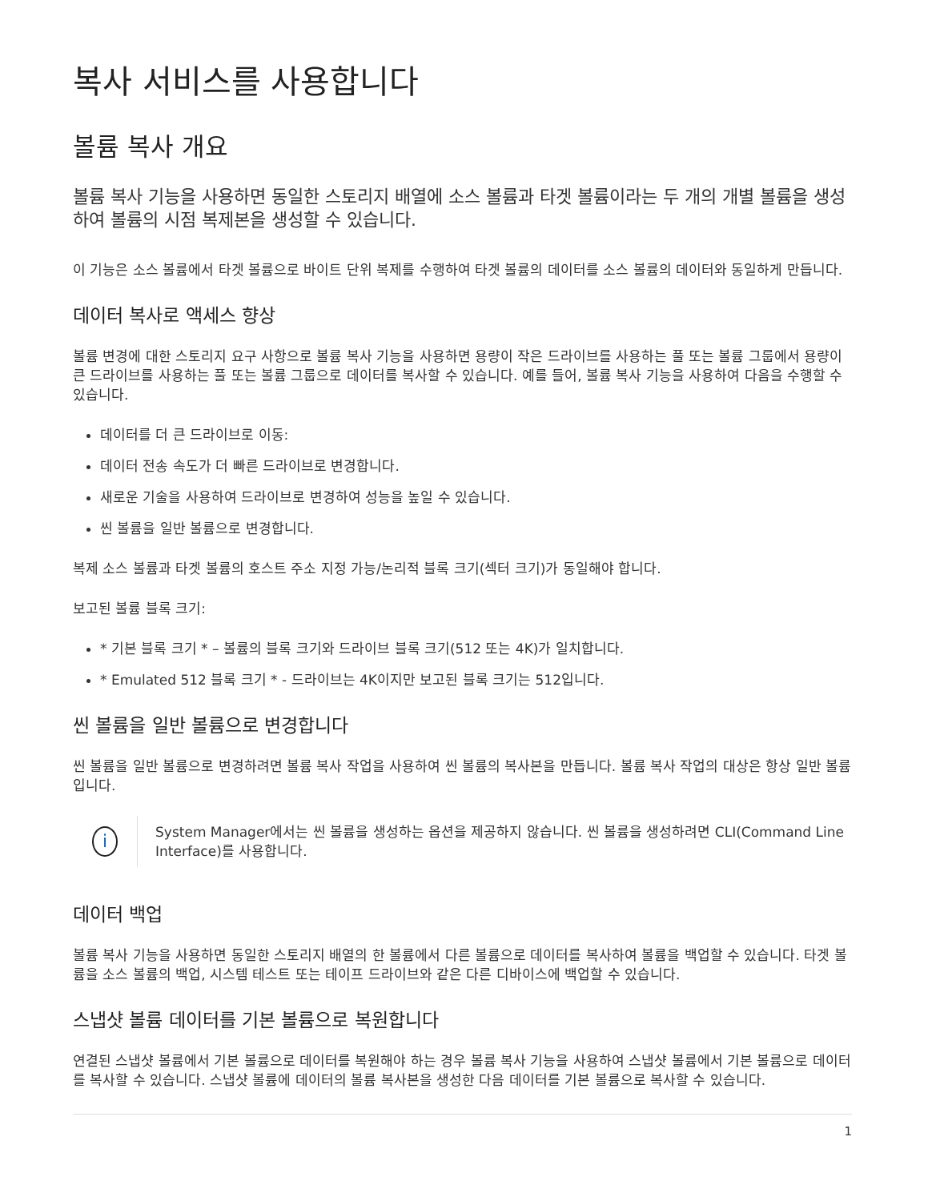복사 서비스를 사용합니다
볼륨 복사 개요
볼륨 복사 기능을 사용하면 동일한 스토리지 배열에 소스 볼륨과 타겟 볼륨이라는 두 개의 개별 볼륨을 생성하여 볼륨의 시점 복제본을 생성할 수 있습니다.
이 기능은 소스 볼륨에서 타겟 볼륨으로 바이트 단위 복제를 수행하여 타겟 볼륨의 데이터를 소스 볼륨의 데이터와 동일하게 만듭니다.
데이터 복사로 액세스 향상
볼륨 변경에 대한 스토리지 요구 사항으로 볼륨 복사 기능을 사용하면 용량이 작은 드라이브를 사용하는 풀 또는 볼륨 그룹에서 용량이 큰 드라이브를 사용하는 풀 또는 볼륨 그룹으로 데이터를 복사할 수 있습니다. 예를 들어, 볼륨 복사 기능을 사용하여 다음을 수행할 수 있습니다.
데이터를 더 큰 드라이브로 이동:
데이터 전송 속도가 더 빠른 드라이브로 변경합니다.
새로운 기술을 사용하여 드라이브로 변경하여 성능을 높일 수 있습니다.
씬 볼륨을 일반 볼륨으로 변경합니다.
복제 소스 볼륨과 타겟 볼륨의 호스트 주소 지정 가능/논리적 블록 크기(섹터 크기)가 동일해야 합니다.
보고된 볼륨 블록 크기:
* 기본 블록 크기 * – 볼륨의 블록 크기와 드라이브 블록 크기(512 또는 4K)가 일치합니다.
* Emulated 512 블록 크기 * - 드라이브는 4K이지만 보고된 블록 크기는 512입니다.
씬 볼륨을 일반 볼륨으로 변경합니다
씬 볼륨을 일반 볼륨으로 변경하려면 볼륨 복사 작업을 사용하여 씬 볼륨의 복사본을 만듭니다. 볼륨 복사 작업의 대상은 항상 일반 볼륨입니다.
i
System Manager에서는 씬 볼륨을 생성하는 옵션을 제공하지 않습니다. 씬 볼륨을 생성하려면 CLI(Command Line Interface)를 사용합니다.
데이터 백업
볼륨 복사 기능을 사용하면 동일한 스토리지 배열의 한 볼륨에서 다른 볼륨으로 데이터를 복사하여 볼륨을 백업할 수 있습니다. 타겟 볼륨을 소스 볼륨의 백업, 시스템 테스트 또는 테이프 드라이브와 같은 다른 디바이스에 백업할 수 있습니다.
스냅샷 볼륨 데이터를 기본 볼륨으로 복원합니다
연결된 스냅샷 볼륨에서 기본 볼륨으로 데이터를 복원해야 하는 경우 볼륨 복사 기능을 사용하여 스냅샷 볼륨에서 기본 볼륨으로 데이터를 복사할 수 있습니다. 스냅샷 볼륨에 데이터의 볼륨 복사본을 생성한 다음 데이터를 기본 볼륨으로 복사할 수 있습니다.
1